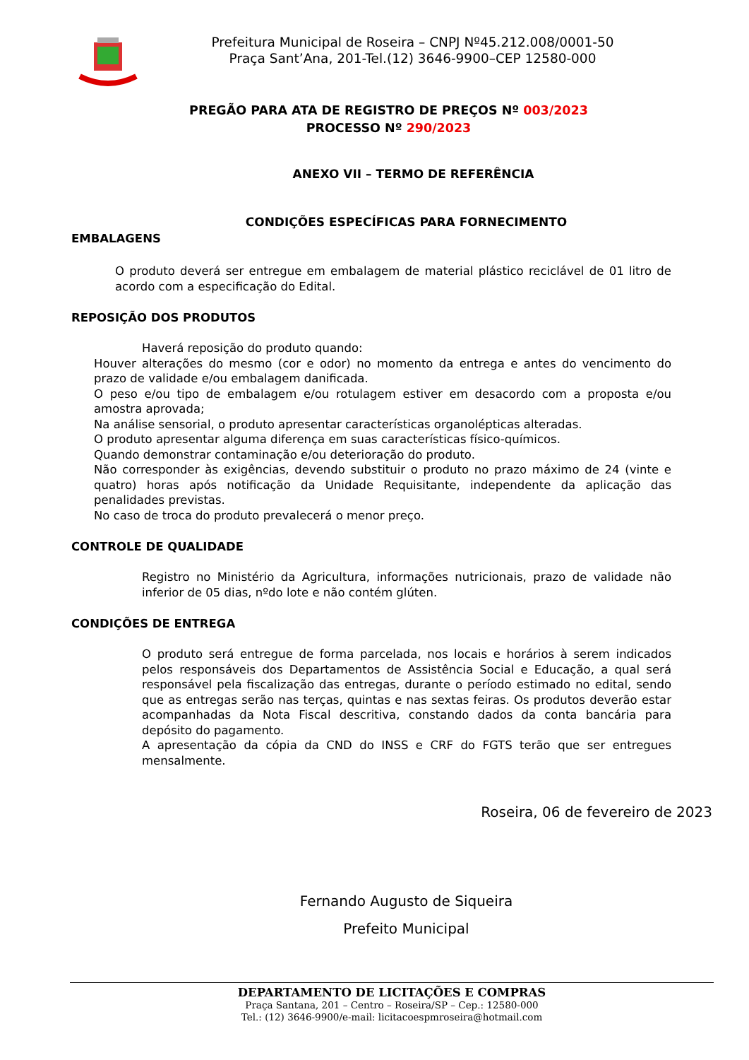Prefeitura Municipal de Roseira – CNPJ Nº45.212.008/0001-50
Praça Sant’Ana, 201-Tel.(12) 3646-9900–CEP 12580-000
PREGÃO PARA ATA DE REGISTRO DE PREÇOS Nº 003/2023
PROCESSO Nº 290/2023
ANEXO VII – TERMO DE REFERÊNCIA
CONDIÇÕES ESPECÍFICAS PARA FORNECIMENTO
EMBALAGENS
O produto deverá ser entregue em embalagem de material plástico reciclável de 01 litro de acordo com a especificação do Edital.
REPOSIÇÃO DOS PRODUTOS
Haverá reposição do produto quando:
Houver alterações do mesmo (cor e odor) no momento da entrega e antes do vencimento do prazo de validade e/ou embalagem danificada.
O peso e/ou tipo de embalagem e/ou rotulagem estiver em desacordo com a proposta e/ou amostra aprovada;
Na análise sensorial, o produto apresentar características organolépticas alteradas.
O produto apresentar alguma diferença em suas características físico-químicos.
Quando demonstrar contaminação e/ou deterioração do produto.
Não corresponder às exigências, devendo substituir o produto no prazo máximo de 24 (vinte e quatro) horas após notificação da Unidade Requisitante, independente da aplicação das penalidades previstas.
No caso de troca do produto prevalecerá o menor preço.
CONTROLE DE QUALIDADE
Registro no Ministério da Agricultura, informações nutricionais, prazo de validade não inferior de 05 dias, nºdo lote e não contém glúten.
CONDIÇÕES DE ENTREGA
O produto será entregue de forma parcelada, nos locais e horários à serem indicados pelos responsáveis dos Departamentos de Assistência Social e Educação, a qual será responsável pela fiscalização das entregas, durante o período estimado no edital, sendo que as entregas serão nas terças, quintas e nas sextas feiras. Os produtos deverão estar acompanhadas da Nota Fiscal descritiva, constando dados da conta bancária para depósito do pagamento.
A apresentação da cópia da CND do INSS e CRF do FGTS terão que ser entregues mensalmente.
Roseira, 06 de fevereiro de 2023
Fernando Augusto de Siqueira
Prefeito Municipal
DEPARTAMENTO DE LICITAÇÕES E COMPRAS
Praça Santana, 201 – Centro – Roseira/SP – Cep.: 12580-000
Tel.: (12) 3646-9900/e-mail: licitacoespmroseira@hotmail.com